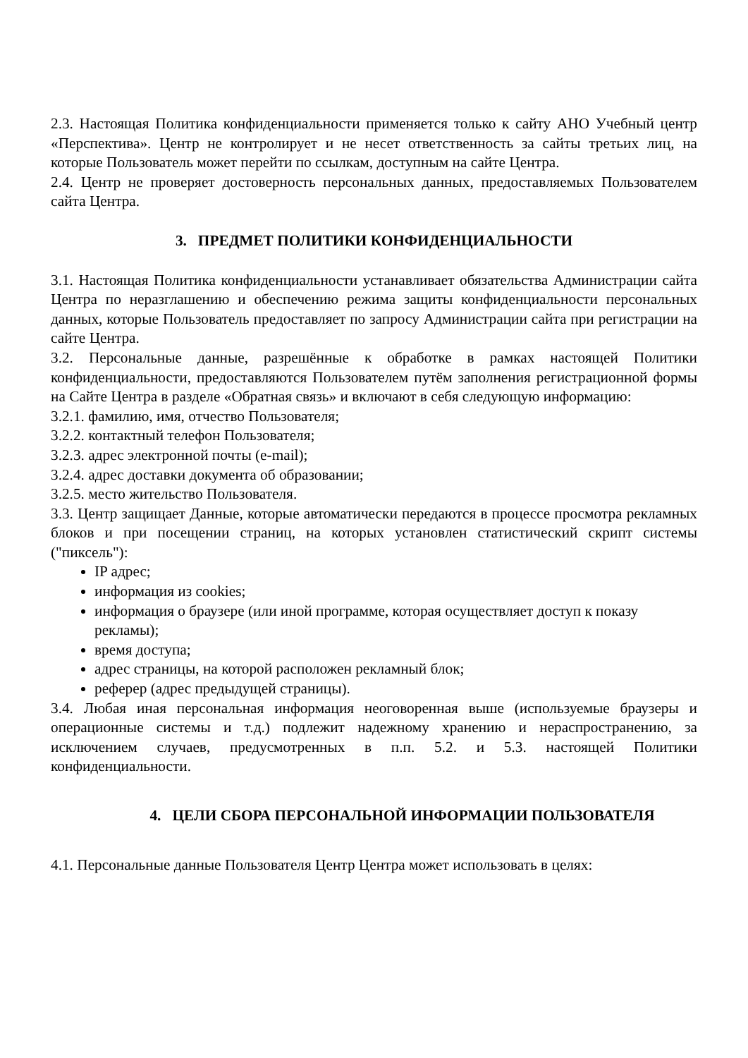2.3. Настоящая Политика конфиденциальности применяется только к сайту АНО Учебный центр «Перспектива». Центр не контролирует и не несет ответственность за сайты третьих лиц, на которые Пользователь может перейти по ссылкам, доступным на сайте Центра.
2.4. Центр не проверяет достоверность персональных данных, предоставляемых Пользователем сайта Центра.
3. ПРЕДМЕТ ПОЛИТИКИ КОНФИДЕНЦИАЛЬНОСТИ
3.1. Настоящая Политика конфиденциальности устанавливает обязательства Администрации сайта Центра по неразглашению и обеспечению режима защиты конфиденциальности персональных данных, которые Пользователь предоставляет по запросу Администрации сайта при регистрации на сайте Центра.
3.2. Персональные данные, разрешённые к обработке в рамках настоящей Политики конфиденциальности, предоставляются Пользователем путём заполнения регистрационной формы на Сайте Центра в разделе «Обратная связь» и включают в себя следующую информацию:
3.2.1. фамилию, имя, отчество Пользователя;
3.2.2. контактный телефон Пользователя;
3.2.3. адрес электронной почты (e-mail);
3.2.4. адрес доставки документа об образовании;
3.2.5. место жительство Пользователя.
3.3. Центр защищает Данные, которые автоматически передаются в процессе просмотра рекламных блоков и при посещении страниц, на которых установлен статистический скрипт системы ("пиксель"):
IP адрес;
информация из cookies;
информация о браузере (или иной программе, которая осуществляет доступ к показу рекламы);
время доступа;
адрес страницы, на которой расположен рекламный блок;
реферер (адрес предыдущей страницы).
3.4. Любая иная персональная информация неоговоренная выше (используемые браузеры и операционные системы и т.д.) подлежит надежному хранению и нераспространению, за исключением случаев, предусмотренных в п.п. 5.2. и 5.3. настоящей Политики конфиденциальности.
4. ЦЕЛИ СБОРА ПЕРСОНАЛЬНОЙ ИНФОРМАЦИИ ПОЛЬЗОВАТЕЛЯ
4.1. Персональные данные Пользователя Центр Центра может использовать в целях: